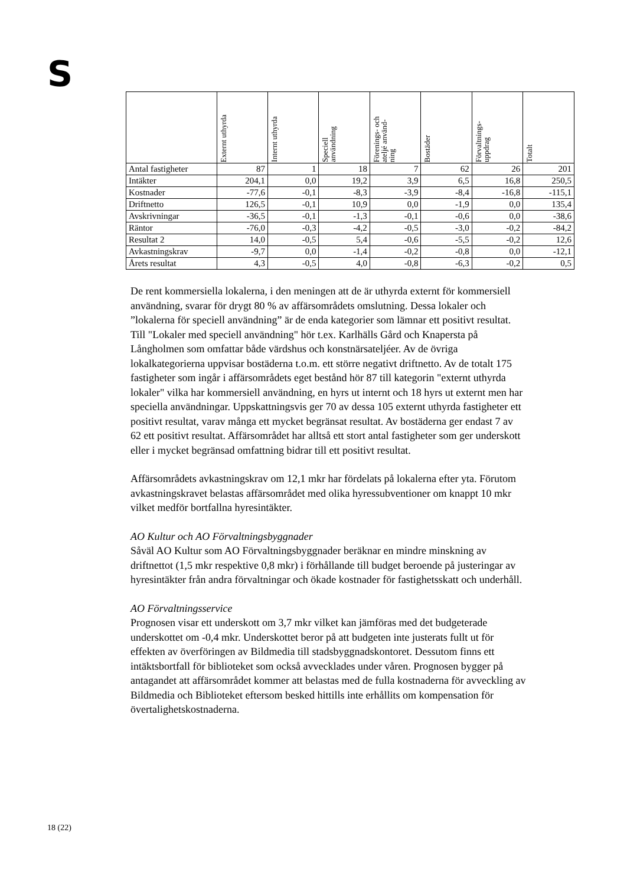S
| | Externt uthyrda | Internt uthyrda | Speciell användning | Förenings- och atelјé använd- ning | Bostäder | Förvaltnings- uppdrag | Totalt |
| --- | --- | --- | --- | --- | --- | --- | --- |
| Antal fastigheter | 87 | 1 | 18 | 7 | 62 | 26 | 201 |
| Intäkter | 204,1 | 0,0 | 19,2 | 3,9 | 6,5 | 16,8 | 250,5 |
| Kostnader | -77,6 | -0,1 | -8,3 | -3,9 | -8,4 | -16,8 | -115,1 |
| Driftnetto | 126,5 | -0,1 | 10,9 | 0,0 | -1,9 | 0,0 | 135,4 |
| Avskrivningar | -36,5 | -0,1 | -1,3 | -0,1 | -0,6 | 0,0 | -38,6 |
| Räntor | -76,0 | -0,3 | -4,2 | -0,5 | -3,0 | -0,2 | -84,2 |
| Resultat 2 | 14,0 | -0,5 | 5,4 | -0,6 | -5,5 | -0,2 | 12,6 |
| Avkastningskrav | -9,7 | 0,0 | -1,4 | -0,2 | -0,8 | 0,0 | -12,1 |
| Årets resultat | 4,3 | -0,5 | 4,0 | -0,8 | -6,3 | -0,2 | 0,5 |
De rent kommersiella lokalerna, i den meningen att de är uthyrda externt för kommersiell användning, svarar för drygt 80 % av affärsområdets omslutning. Dessa lokaler och ”lokalerna för speciell användning” är de enda kategorier som lämnar ett positivt resultat. Till "Lokaler med speciell användning" hör t.ex. Karlhälls Gård och Knapersta på Långholmen som omfattar både värdshus och konstnärsateljéer. Av de övriga lokalkategorierna uppvisar bostäderna t.o.m. ett större negativt driftnetto. Av de totalt 175 fastigheter som ingår i affärsområdets eget bestånd hör 87 till kategorin "externt uthyrda lokaler" vilka har kommersiell användning, en hyrs ut internt och 18 hyrs ut externt men har speciella användningar. Uppskattningsvis ger 70 av dessa 105 externt uthyrda fastigheter ett positivt resultat, varav många ett mycket begränsat resultat. Av bostäderna ger endast 7 av 62 ett positivt resultat. Affärsområdet har alltså ett stort antal fastigheter som ger underskott eller i mycket begränsad omfattning bidrar till ett positivt resultat.
Affärsområdets avkastningskrav om 12,1 mkr har fördelats på lokalerna efter yta. Förutom avkastningskravet belastas affärsområdet med olika hyressubventioner om knappt 10 mkr vilket medför bortfallna hyresintäkter.
AO Kultur och AO Förvaltningsbyggnader
Såväl AO Kultur som AO Förvaltningsbyggnader beräknar en mindre minskning av driftnettot (1,5 mkr respektive 0,8 mkr) i förhållande till budget beroende på justeringar av hyresintäkter från andra förvaltningar och ökade kostnader för fastighetsskatt och underhåll.
AO Förvaltningsservice
Prognosen visar ett underskott om 3,7 mkr vilket kan jämföras med det budgeterade underskottet om -0,4 mkr. Underskottet beror på att budgeten inte justerats fullt ut för effekten av överföringen av Bildmedia till stadsbyggnadskontoret. Dessutom finns ett intäktsbortfall för biblioteket som också avvecklades under våren. Prognosen bygger på antagandet att affärsområdet kommer att belastas med de fulla kostnaderna för avveckling av Bildmedia och Biblioteket eftersom besked hittills inte erhållits om kompensation för övertalighetskostnaderna.
18 (22)